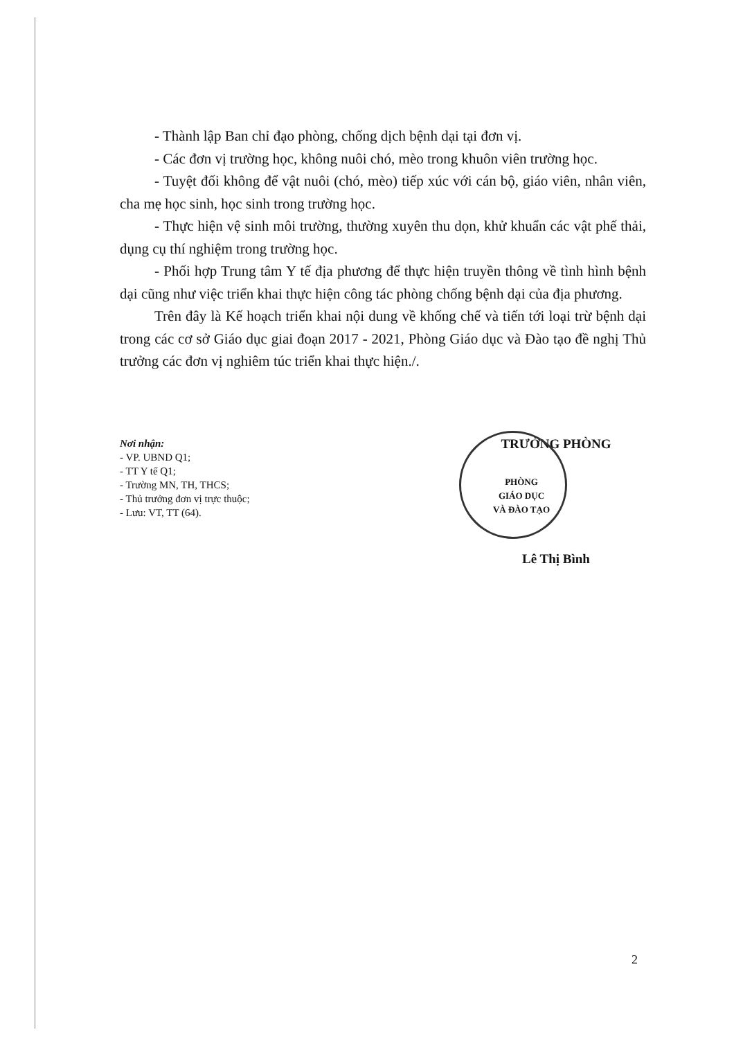- Thành lập Ban chỉ đạo phòng, chống dịch bệnh dại tại đơn vị.
- Các đơn vị trường học, không nuôi chó, mèo trong khuôn viên trường học.
- Tuyệt đối không để vật nuôi (chó, mèo) tiếp xúc với cán bộ, giáo viên, nhân viên, cha mẹ học sinh, học sinh trong trường học.
- Thực hiện vệ sinh môi trường, thường xuyên thu dọn, khử khuẩn các vật phế thải, dụng cụ thí nghiệm trong trường học.
- Phối hợp Trung tâm Y tế địa phương để thực hiện truyền thông về tình hình bệnh dại cũng như việc triển khai thực hiện công tác phòng chống bệnh dại của địa phương.
Trên đây là Kế hoạch triển khai nội dung về khống chế và tiến tới loại trừ bệnh dại trong các cơ sở Giáo dục giai đoạn 2017 - 2021, Phòng Giáo dục và Đào tạo đề nghị Thủ trưởng các đơn vị nghiêm túc triển khai thực hiện./.
Nơi nhận:
- VP. UBND Q1;
- TT Y tế Q1;
- Trường MN, TH, THCS;
- Thủ trưởng đơn vị trực thuộc;
- Lưu: VT, TT (64).
TRƯỞNG PHÒNG
PHÒNG
GIÁO DỤC
VÀ ĐÀO TẠO
Lê Thị Bình
2